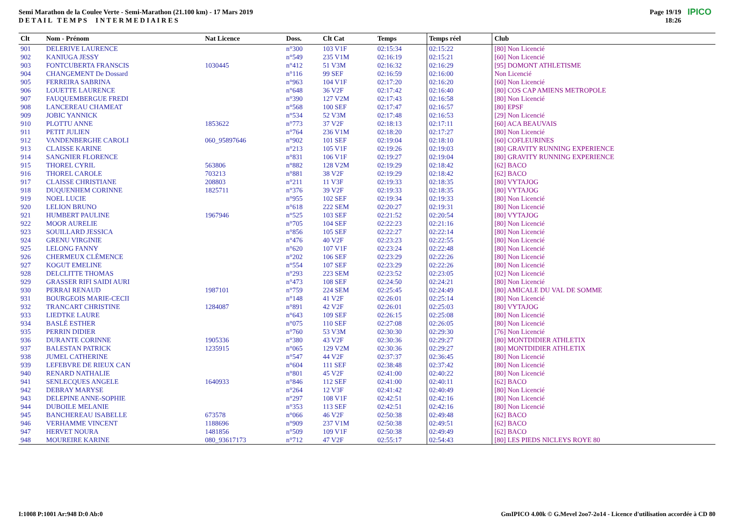Semi Marathon de la Coulee Verte - Semi-Marathon (21.100 km) - 17 Mars 2019
D E T A I L T E M P S I N T E R M E D I A I R E S
Page 19/19
18:26
IPICO
| Clt | Nom - Prénom | Nat Licence | Doss. | Clt Cat | Temps | Temps réel | Club |
| --- | --- | --- | --- | --- | --- | --- | --- |
| 901 | DELERIVE LAURENCE | | n°300 | 103 V1F | 02:15:34 | 02:15:22 | [80] Non Licencié |
| 902 | KANIUGA JESSY | | n°549 | 235 V1M | 02:16:19 | 02:15:21 | [60] Non Licencié |
| 903 | FONTCUBERTA FRANSCIS | 1030445 | n°412 | 51 V3M | 02:16:32 | 02:16:29 | [95] DOMONT ATHLETISME |
| 904 | CHANGEMENT De Dossard | | n°116 | 99 SEF | 02:16:59 | 02:16:00 | Non Licencié |
| 905 | FERREIRA SABRINA | | n°963 | 104 V1F | 02:17:20 | 02:16:20 | [60] Non Licencié |
| 906 | LOUETTE LAURENCE | | n°648 | 36 V2F | 02:17:42 | 02:16:40 | [80] COS CAP AMIENS METROPOLE |
| 907 | FAUQUEMBERGUE FREDI | | n°390 | 127 V2M | 02:17:43 | 02:16:58 | [80] Non Licencié |
| 908 | LANCEREAU CHAMEAT | | n°568 | 100 SEF | 02:17:47 | 02:16:57 | [80] EPSF |
| 909 | JOBIC YANNICK | | n°534 | 52 V3M | 02:17:48 | 02:16:53 | [29] Non Licencié |
| 910 | PLOTTU ANNE | 1853622 | n°773 | 37 V2F | 02:18:13 | 02:17:11 | [60] ACA BEAUVAIS |
| 911 | PETIT JULIEN | | n°764 | 236 V1M | 02:18:20 | 02:17:27 | [80] Non Licencié |
| 912 | VANDENBERGHE CAROLI | 060_95897646 | n°902 | 101 SEF | 02:19:04 | 02:18:10 | [60] COFLEURINES |
| 913 | CLAISSE KARINE | | n°213 | 105 V1F | 02:19:26 | 02:19:03 | [80] GRAVITY RUNNING EXPERIENCE |
| 914 | SANGNIER FLORENCE | | n°831 | 106 V1F | 02:19:27 | 02:19:04 | [80] GRAVITY RUNNING EXPERIENCE |
| 915 | THOREL CYRIL | 563806 | n°882 | 128 V2M | 02:19:29 | 02:18:42 | [62] BACO |
| 916 | THOREL CAROLE | 703213 | n°881 | 38 V2F | 02:19:29 | 02:18:42 | [62] BACO |
| 917 | CLAISSE CHRISTIANE | 208803 | n°211 | 11 V3F | 02:19:33 | 02:18:35 | [80] VYTAJOG |
| 918 | DUQUENHEM CORINNE | 1825711 | n°376 | 39 V2F | 02:19:33 | 02:18:35 | [80] VYTAJOG |
| 919 | NOEL LUCIE | | n°955 | 102 SEF | 02:19:34 | 02:19:33 | [80] Non Licencié |
| 920 | LELION BRUNO | | n°618 | 222 SEM | 02:20:27 | 02:19:31 | [80] Non Licencié |
| 921 | HUMBERT PAULINE | 1967946 | n°525 | 103 SEF | 02:21:52 | 02:20:54 | [80] VYTAJOG |
| 922 | MOOR AURELIE | | n°705 | 104 SEF | 02:22:23 | 02:21:16 | [80] Non Licencié |
| 923 | SOUILLARD JESSICA | | n°856 | 105 SEF | 02:22:27 | 02:22:14 | [80] Non Licencié |
| 924 | GRENU VIRGINIE | | n°476 | 40 V2F | 02:23:23 | 02:22:55 | [80] Non Licencié |
| 925 | LELONG FANNY | | n°620 | 107 V1F | 02:23:24 | 02:22:48 | [80] Non Licencié |
| 926 | CHERMEUX CLÉMENCE | | n°202 | 106 SEF | 02:23:29 | 02:22:26 | [80] Non Licencié |
| 927 | KOGUT EMELINE | | n°554 | 107 SEF | 02:23:29 | 02:22:26 | [80] Non Licencié |
| 928 | DELCLITTE THOMAS | | n°293 | 223 SEM | 02:23:52 | 02:23:05 | [02] Non Licencié |
| 929 | GRASSER RIFI SAIDI AURI | | n°473 | 108 SEF | 02:24:50 | 02:24:21 | [80] Non Licencié |
| 930 | PERRAI RENAUD | 1987101 | n°759 | 224 SEM | 02:25:45 | 02:24:49 | [80] AMICALE DU VAL DE SOMME |
| 931 | BOURGEOIS MARIE-CECII | | n°148 | 41 V2F | 02:26:01 | 02:25:14 | [80] Non Licencié |
| 932 | TRANCART CHRISTINE | 1284087 | n°891 | 42 V2F | 02:26:01 | 02:25:03 | [80] VYTAJOG |
| 933 | LIEDTKE LAURE | | n°643 | 109 SEF | 02:26:15 | 02:25:08 | [80] Non Licencié |
| 934 | BASLÉ ESTHER | | n°075 | 110 SEF | 02:27:08 | 02:26:05 | [80] Non Licencié |
| 935 | PERRIN DIDIER | | n°760 | 53 V3M | 02:30:30 | 02:29:30 | [76] Non Licencié |
| 936 | DURANTE CORINNE | 1905336 | n°380 | 43 V2F | 02:30:36 | 02:29:27 | [80] MONTDIDIER ATHLETIX |
| 937 | BALESTAN PATRICK | 1235915 | n°065 | 129 V2M | 02:30:36 | 02:29:27 | [80] MONTDIDIER ATHLETIX |
| 938 | JUMEL CATHERINE | | n°547 | 44 V2F | 02:37:37 | 02:36:45 | [80] Non Licencié |
| 939 | LEFEBVRE DE RIEUX CAN | | n°604 | 111 SEF | 02:38:48 | 02:37:42 | [80] Non Licencié |
| 940 | RENARD NATHALIE | | n°801 | 45 V2F | 02:41:00 | 02:40:22 | [80] Non Licencié |
| 941 | SENLECQUES ANGELE | 1640933 | n°846 | 112 SEF | 02:41:00 | 02:40:11 | [62] BACO |
| 942 | DEBRAY MARYSE | | n°264 | 12 V3F | 02:41:42 | 02:40:49 | [80] Non Licencié |
| 943 | DELEPINE ANNE-SOPHIE | | n°297 | 108 V1F | 02:42:51 | 02:42:16 | [80] Non Licencié |
| 944 | DUBOILE MELANIE | | n°353 | 113 SEF | 02:42:51 | 02:42:16 | [80] Non Licencié |
| 945 | BANCHEREAU ISABELLE | 673578 | n°066 | 46 V2F | 02:50:38 | 02:49:48 | [62] BACO |
| 946 | VERHAMME VINCENT | 1188696 | n°909 | 237 V1M | 02:50:38 | 02:49:51 | [62] BACO |
| 947 | HERVET NOURA | 1481856 | n°509 | 109 V1F | 02:50:38 | 02:49:49 | [62] BACO |
| 948 | MOUREIRE KARINE | 080_93617173 | n°712 | 47 V2F | 02:55:17 | 02:54:43 | [80] LES PIEDS NICLEYS ROYE 80 |
I:1008 P:1001 Ar:948 D:0 Ab:0
GmIPICO 4.00k © G.Mevel 2oo7-2o14 - Licence d'utilisation accordée à CD 80